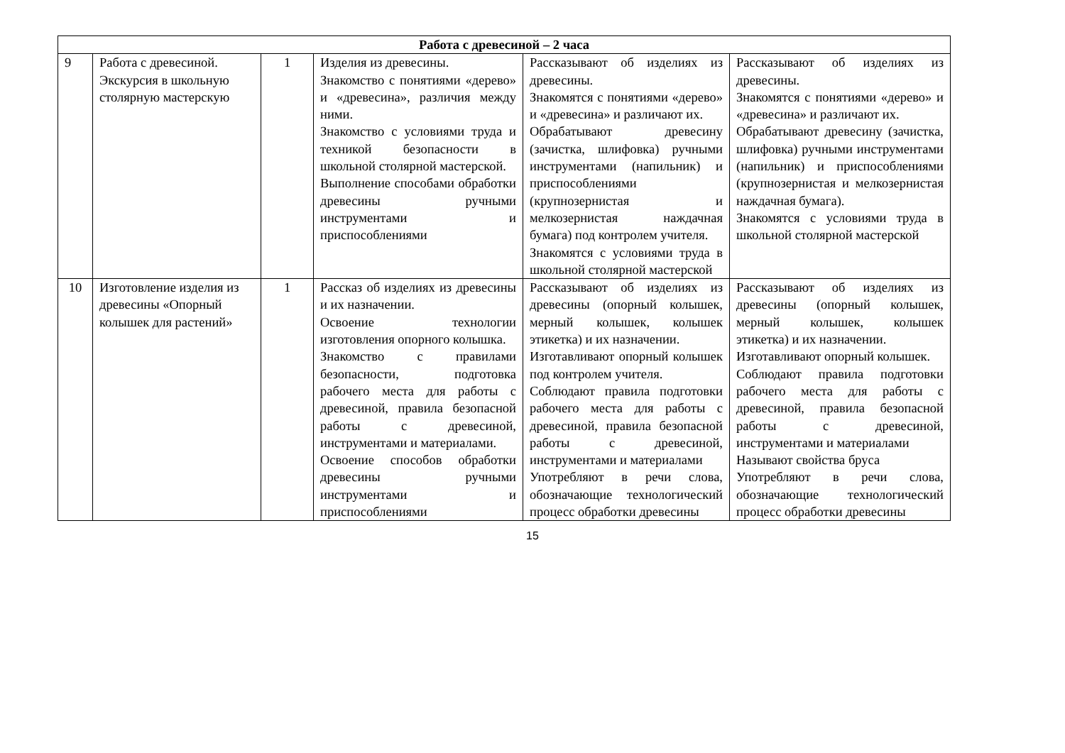| Работа с древесиной – 2 часа | | | | | |
| --- | --- | --- | --- | --- | --- |
| 9 | Работа с древесиной. Экскурсия в школьную столярную мастерскую | 1 | Изделия из древесины. Знакомство с понятиями «дерево» и «древесина», различия между ними. Знакомство с условиями труда и техникой безопасности в школьной столярной мастерской. Выполнение способами обработки древесины ручными инструментами и приспособлениями | Рассказывают об изделиях из древесины. Знакомятся с понятиями «дерево» и «древесина» и различают их. Обрабатывают древесину (зачистка, шлифовка) ручными инструментами (напильник) и приспособлениями (крупнозернистая и мелкозернистая наждачная бумага) под контролем учителя. Знакомятся с условиями труда в школьной столярной мастерской | Рассказывают об изделиях из древесины. Знакомятся с понятиями «дерево» и «древесина» и различают их. Обрабатывают древесину (зачистка, шлифовка) ручными инструментами (напильник) и приспособлениями (крупнозернистая и мелкозернистая наждачная бумага). Знакомятся с условиями труда в школьной столярной мастерской |
| 10 | Изготовление изделия из древесины «Опорный колышек для растений» | 1 | Рассказ об изделиях из древесины и их назначении. Освоение технологии изготовления опорного колышка. Знакомство с правилами безопасности, подготовка рабочего места для работы с древесиной, правила безопасной работы с древесиной, инструментами и материалами. Освоение способов обработки древесины ручными инструментами и приспособлениями | Рассказывают об изделиях из древесины (опорный колышек, мерный колышек, колышек этикетка) и их назначении. Изготавливают опорный колышек под контролем учителя. Соблюдают правила подготовки рабочего места для работы с древесиной, правила безопасной работы с древесиной, инструментами и материалами Употребляют в речи слова, обозначающие технологический процесс обработки древесины | Рассказывают об изделиях из древесины (опорный колышек, мерный колышек, колышек этикетка) и их назначении. Изготавливают опорный колышек. Соблюдают правила подготовки рабочего места для работы с древесиной, правила безопасной работы с древесиной, инструментами и материалами Называют свойства бруса Употребляют в речи слова, обозначающие технологический процесс обработки древесины |
15